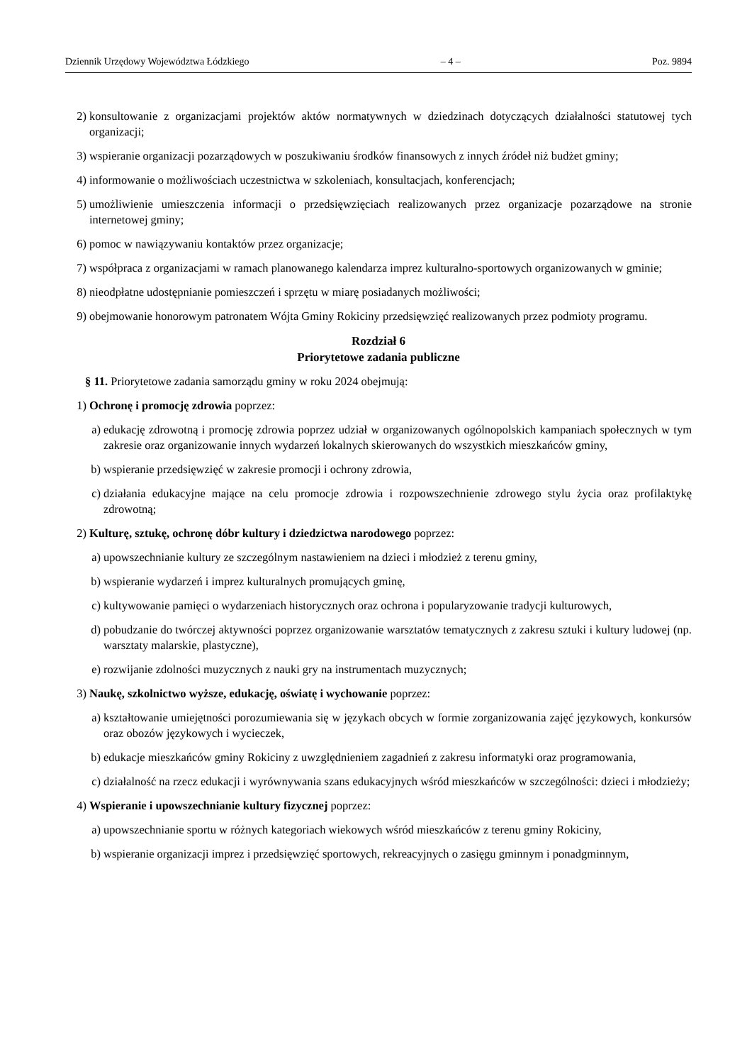Dziennik Urzędowy Województwa Łódzkiego – 4 – Poz. 9894
2) konsultowanie z organizacjami projektów aktów normatywnych w dziedzinach dotyczących działalności statutowej tych organizacji;
3) wspieranie organizacji pozarządowych w poszukiwaniu środków finansowych z innych źródeł niż budżet gminy;
4) informowanie o możliwościach uczestnictwa w szkoleniach, konsultacjach, konferencjach;
5) umożliwienie umieszczenia informacji o przedsięwzięciach realizowanych przez organizacje pozarządowe na stronie internetowej gminy;
6) pomoc w nawiązywaniu kontaktów przez organizacje;
7) współpraca z organizacjami w ramach planowanego kalendarza imprez kulturalno-sportowych organizowanych w gminie;
8) nieodpłatne udostępnianie pomieszczeń i sprzętu w miarę posiadanych możliwości;
9) obejmowanie honorowym patronatem Wójta Gminy Rokiciny przedsięwzięć realizowanych przez podmioty programu.
Rozdział 6
Priorytetowe zadania publiczne
§ 11. Priorytetowe zadania samorządu gminy w roku 2024 obejmują:
1) Ochronę i promocję zdrowia poprzez:
a) edukację zdrowotną i promocję zdrowia poprzez udział w organizowanych ogólnopolskich kampaniach społecznych w tym zakresie oraz organizowanie innych wydarzeń lokalnych skierowanych do wszystkich mieszkańców gminy,
b) wspieranie przedsięwzięć w zakresie promocji i ochrony zdrowia,
c) działania edukacyjne mające na celu promocje zdrowia i rozpowszechnienie zdrowego stylu życia oraz profilaktykę zdrowotną;
2) Kulturę, sztukę, ochronę dóbr kultury i dziedzictwa narodowego poprzez:
a) upowszechnianie kultury ze szczególnym nastawieniem na dzieci i młodzież z terenu gminy,
b) wspieranie wydarzeń i imprez kulturalnych promujących gminę,
c) kultywowanie pamięci o wydarzeniach historycznych oraz ochrona i popularyzowanie tradycji kulturowych,
d) pobudzanie do twórczej aktywności poprzez organizowanie warsztatów tematycznych z zakresu sztuki i kultury ludowej (np. warsztaty malarskie, plastyczne),
e) rozwijanie zdolności muzycznych z nauki gry na instrumentach muzycznych;
3) Naukę, szkolnictwo wyższe, edukację, oświatę i wychowanie poprzez:
a) kształtowanie umiejętności porozumiewania się w językach obcych w formie zorganizowania zajęć językowych, konkursów oraz obozów językowych i wycieczek,
b) edukacje mieszkańców gminy Rokiciny z uwzględnieniem zagadnień z zakresu informatyki oraz programowania,
c) działalność na rzecz edukacji i wyrównywania szans edukacyjnych wśród mieszkańców w szczególności: dzieci i młodzieży;
4) Wspieranie i upowszechnianie kultury fizycznej poprzez:
a) upowszechnianie sportu w różnych kategoriach wiekowych wśród mieszkańców z terenu gminy Rokiciny,
b) wspieranie organizacji imprez i przedsięwzięć sportowych, rekreacyjnych o zasięgu gminnym i ponadgminnym,